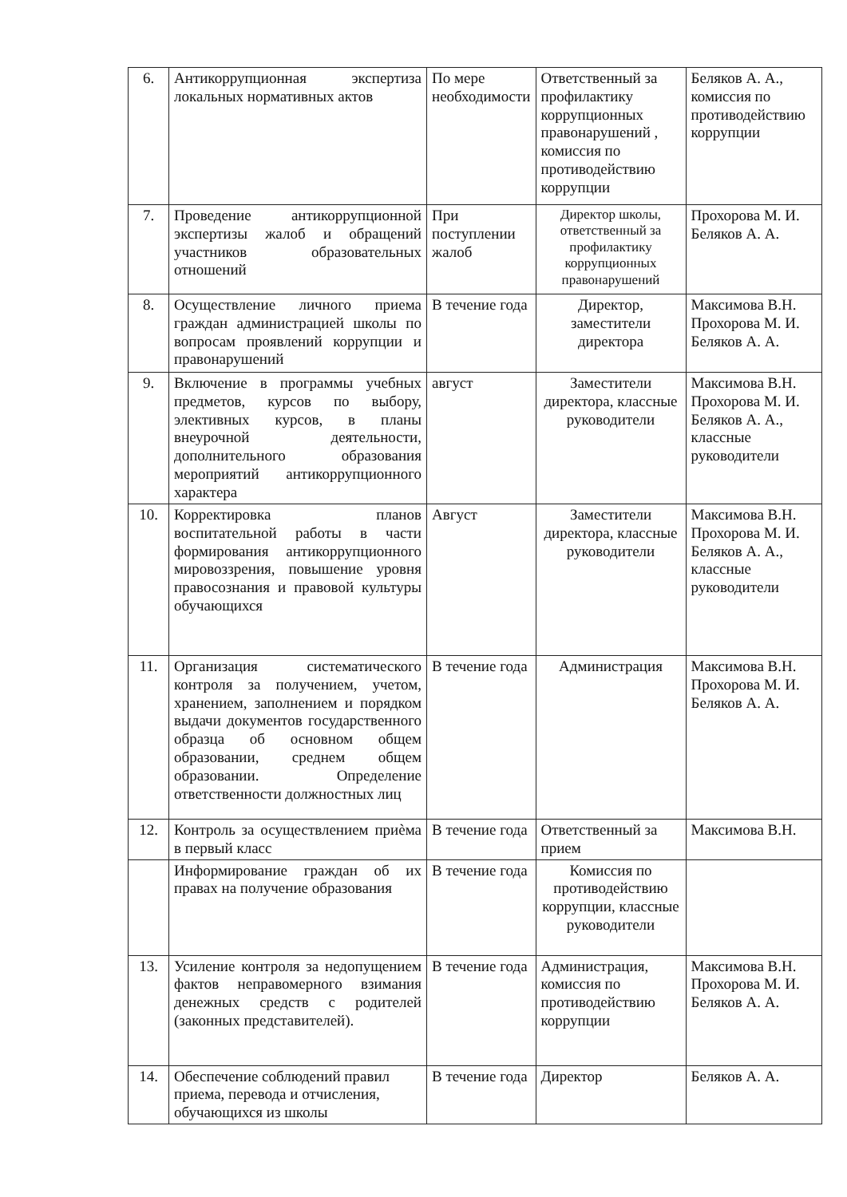| 6. | Антикоррупционная экспертиза локальных нормативных актов | По мере необходимости | Ответственный за профилактику коррупционных правонарушений , комиссия по противодействию коррупции | Беляков А. А., комиссия по противодействию коррупции |
| 7. | Проведение антикоррупционной экспертизы жалоб и обращений участников образовательных отношений | При поступлении жалоб | Директор школы, ответственный за профилактику коррупционных правонарушений | Прохорова М. И. Беляков А. А. |
| 8. | Осуществление личного приема граждан администрацией школы по вопросам проявлений коррупции и правонарушений | В течение года | Директор, заместители директора | Максимова В.Н. Прохорова М. И. Беляков А. А. |
| 9. | Включение в программы учебных предметов, курсов по выбору, элективных курсов, в планы внеурочной деятельности, дополнительного образования мероприятий антикоррупционного характера | август | Заместители директора, классные руководители | Максимова В.Н. Прохорова М. И. Беляков А. А., классные руководители |
| 10. | Корректировка планов воспитательной работы в части формирования антикоррупционного мировоззрения, повышение уровня правосознания и правовой культуры обучающихся | Август | Заместители директора, классные руководители | Максимова В.Н. Прохорова М. И. Беляков А. А., классные руководители |
| 11. | Организация систематического контроля за получением, учетом, хранением, заполнением и порядком выдачи документов государственного образца об основном общем образовании, среднем общем образовании. Определение ответственности должностных лиц | В течение года | Администрация | Максимова В.Н. Прохорова М. И. Беляков А. А. |
| 12. | Контроль за осуществлением приѐма в первый класс | В течение года | Ответственный за прием | Максимова В.Н. |
| | Информирование граждан об их правах на получение образования | В течение года | Комиссия по противодействию коррупции, классные руководители | |
| 13. | Усиление контроля за недопущением фактов неправомерного взимания денежных средств с родителей (законных представителей). | В течение года | Администрация, комиссия по противодействию коррупции | Максимова В.Н. Прохорова М. И. Беляков А. А. |
| 14. | Обеспечение соблюдений правил приема, перевода и отчисления, обучающихся из школы | В течение года | Директор | Беляков А. А. |